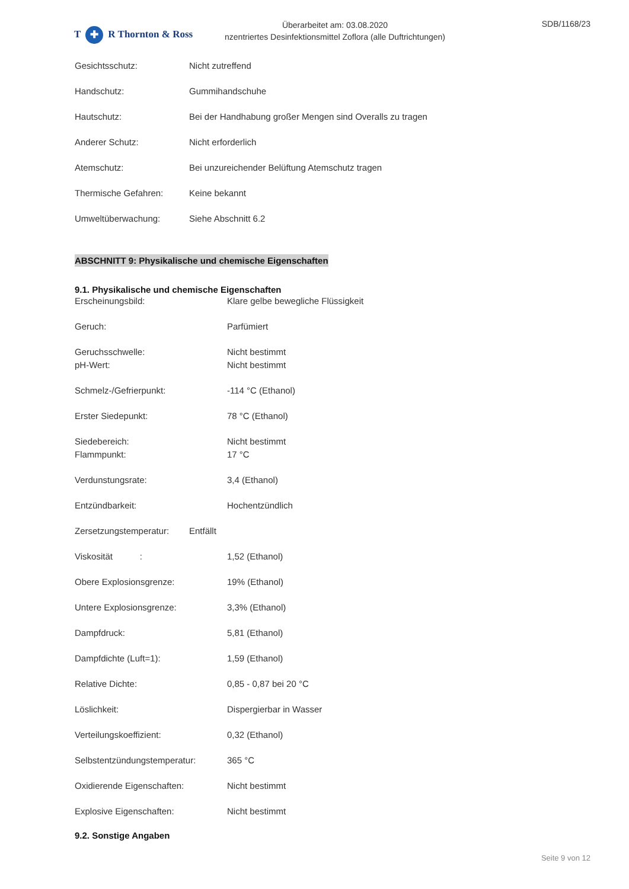T ✚ R Thornton & Ross
Überarbeitet am: 03.08.2020
nzentriertes Desinfektionsmittel Zoflora (alle Duftrichtungen)
SDB/1168/23
Gesichtsschutz: Nicht zutreffend
Handschutz: Gummihandschuhe
Hautschutz: Bei der Handhabung großer Mengen sind Overalls zu tragen
Anderer Schutz: Nicht erforderlich
Atemschutz: Bei unzureichender Belüftung Atemschutz tragen
Thermische Gefahren: Keine bekannt
Umweltüberwachung: Siehe Abschnitt 6.2
ABSCHNITT 9: Physikalische und chemische Eigenschaften
9.1. Physikalische und chemische Eigenschaften
Erscheinungsbild: Klare gelbe bewegliche Flüssigkeit
Geruch: Parfümiert
Geruchsschwelle: Nicht bestimmt
pH-Wert: Nicht bestimmt
Schmelz-/Gefrierpunkt: -114 °C (Ethanol)
Erster Siedepunkt: 78 °C (Ethanol)
Siedebereich: Nicht bestimmt
Flammpunkt: 17 °C
Verdunstungsrate: 3,4 (Ethanol)
Entzündbarkeit: Hochentzündlich
Zersetzungstemperatur:
Entfällt
Viskosität : 1,52 (Ethanol)
Obere Explosionsgrenze: 19% (Ethanol)
Untere Explosionsgrenze: 3,3% (Ethanol)
Dampfdruck: 5,81 (Ethanol)
Dampfdichte (Luft=1): 1,59 (Ethanol)
Relative Dichte: 0,85 - 0,87 bei 20 °C
Löslichkeit: Dispergierbar in Wasser
Verteilungskoeffizient: 0,32 (Ethanol)
Selbstentzündungstemperatur: 365 °C
Oxidierende Eigenschaften: Nicht bestimmt
Explosive Eigenschaften: Nicht bestimmt
9.2. Sonstige Angaben
Seite 9 von 12